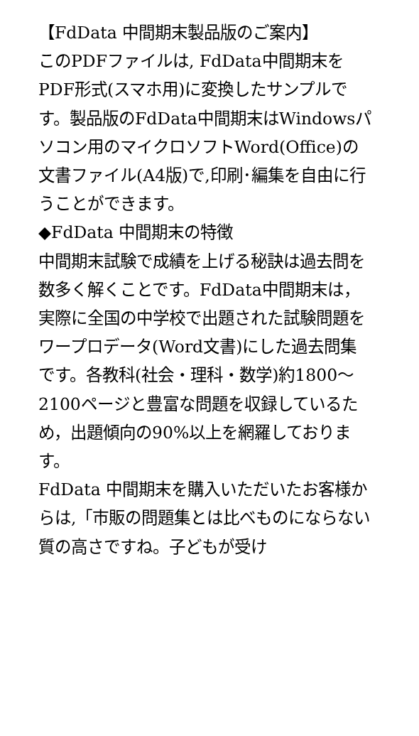【FdData 中間期末製品版のご案内】
このPDFファイルは, FdData中間期末をPDF形式(スマホ用)に変換したサンプルです。製品版のFdData中間期末はWindowsパソコン用のマイクロソフトWord(Office)の文書ファイル(A4版)で,印刷･編集を自由に行うことができます。
◆FdData 中間期末の特徴
中間期末試験で成績を上げる秘訣は過去問を数多く解くことです。FdData中間期末は，実際に全国の中学校で出題された試験問題をワープロデータ(Word文書)にした過去問集です。各教科(社会・理科・数学)約1800～2100ページと豊富な問題を収録しているため，出題傾向の90%以上を網羅しております。
FdData 中間期末を購入いただいたお客様からは,「市販の問題集とは比べものにならない質の高さですね。子どもが受け